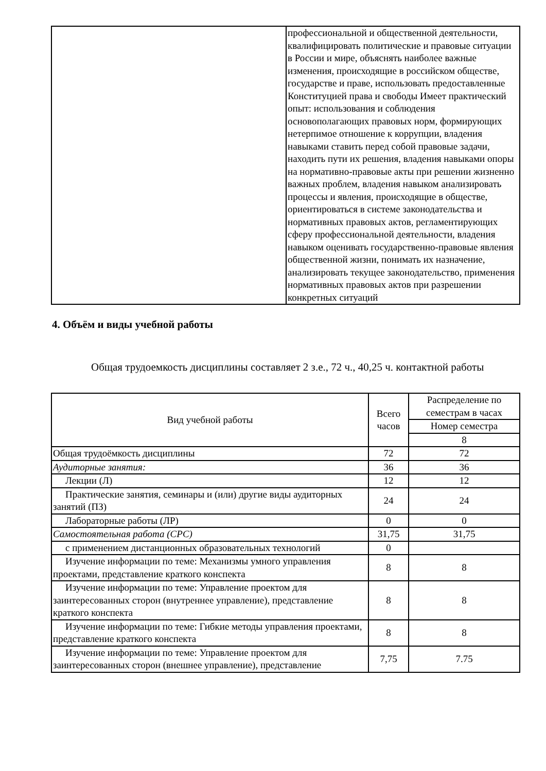| | профессиональной и общественной деятельности, квалифицировать политические и правовые ситуации в России и мире, объяснять наиболее важные изменения, происходящие в российском обществе, государстве и праве, использовать предоставленные Конституцией права и свободы Имеет практический опыт: использования и соблюдения основополагающих правовых норм, формирующих нетерпимое отношение к коррупции, владения навыками ставить перед собой правовые задачи, находить пути их решения, владения навыками опоры на нормативно-правовые акты при решении жизненно важных проблем, владения навыком анализировать процессы и явления, происходящие в обществе, ориентироваться в системе законодательства и нормативных правовых актов, регламентирующих сферу профессиональной деятельности, владения навыком оценивать государственно-правовые явления общественной жизни, понимать их назначение, анализировать текущее законодательство, применения нормативных правовых актов при разрешении конкретных ситуаций |
4. Объём и виды учебной работы
Общая трудоемкость дисциплины составляет 2 з.е., 72 ч., 40,25 ч. контактной работы
| Вид учебной работы | Всего часов | Распределение по семестрам в часах |
| --- | --- | --- |
| | | Номер семестра |
| | | 8 |
| Общая трудоёмкость дисциплины | 72 | 72 |
| Аудиторные занятия: | 36 | 36 |
| Лекции (Л) | 12 | 12 |
| Практические занятия, семинары и (или) другие виды аудиторных занятий (ПЗ) | 24 | 24 |
| Лабораторные работы (ЛР) | 0 | 0 |
| Самостоятельная работа (СРС) | 31,75 | 31,75 |
| с применением дистанционных образовательных технологий | 0 | |
| Изучение информации по теме: Механизмы умного управления проектами, представление краткого конспекта | 8 | 8 |
| Изучение информации по теме: Управление проектом для заинтересованных сторон (внутреннее управление), представление краткого конспекта | 8 | 8 |
| Изучение информации по теме: Гибкие методы управления проектами, представление краткого конспекта | 8 | 8 |
| Изучение информации по теме: Управление проектом для заинтересованных сторон (внешнее управление), представление | 7,75 | 7.75 |